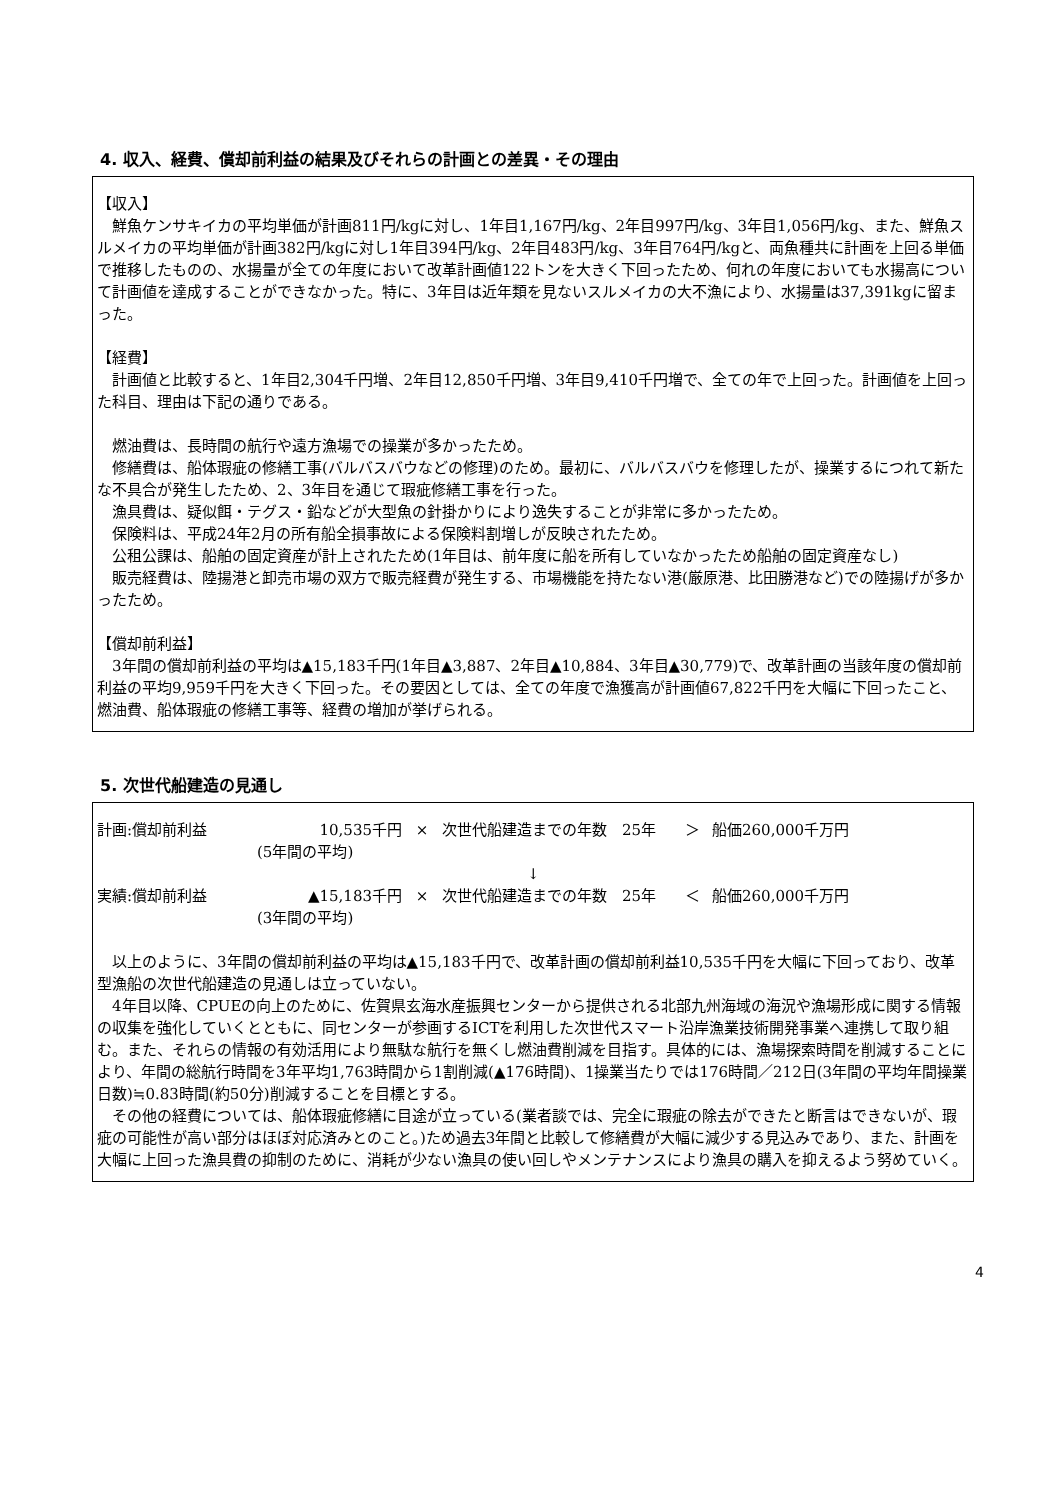4. 収入、経費、償却前利益の結果及びそれらの計画との差異・その理由
【収入】
　鮮魚ケンサキイカの平均単価が計画811円/kgに対し、1年目1,167円/kg、2年目997円/kg、3年目1,056円/kg、また、鮮魚スルメイカの平均単価が計画382円/kgに対し1年目394円/kg、2年目483円/kg、3年目764円/kgと、両魚種共に計画を上回る単価で推移したものの、水揚量が全ての年度において改革計画値122トンを大きく下回ったため、何れの年度においても水揚高について計画値を達成することができなかった。特に、3年目は近年類を見ないスルメイカの大不漁により、水揚量は37,391kgに留まった。
【経費】
　計画値と比較すると、1年目2,304千円増、2年目12,850千円増、3年目9,410千円増で、全ての年で上回った。計画値を上回った科目、理由は下記の通りである。
　燃油費は、長時間の航行や遠方漁場での操業が多かったため。
　修繕費は、船体瑕疵の修繕工事(バルバスバウなどの修理)のため。最初に、バルバスバウを修理したが、操業するにつれて新たな不具合が発生したため、2、3年目を通じて瑕疵修繕工事を行った。
　漁具費は、疑似餌・テグス・鉛などが大型魚の針掛かりにより逸失することが非常に多かったため。
　保険料は、平成24年2月の所有船全損事故による保険料割増しが反映されたため。
　公租公課は、船舶の固定資産が計上されたため(1年目は、前年度に船を所有していなかったため船舶の固定資産なし)
　販売経費は、陸揚港と卸売市場の双方で販売経費が発生する、市場機能を持たない港(厳原港、比田勝港など)での陸揚げが多かったため。
【償却前利益】
　3年間の償却前利益の平均は▲15,183千円(1年目▲3,887、2年目▲10,884、3年目▲30,779)で、改革計画の当該年度の償却前利益の平均9,959千円を大きく下回った。その要因としては、全ての年度で漁獲高が計画値67,822千円を大幅に下回ったこと、燃油費、船体瑕疵の修繕工事等、経費の増加が挙げられる。
5. 次世代船建造の見通し
計画:償却前利益 10,535千円 × 次世代船建造までの年数　25年 ＞ 船価260,000千万円
(5年間の平均)
↓
実績:償却前利益 ▲15,183千円 × 次世代船建造までの年数　25年 ＜ 船価260,000千万円
(3年間の平均)
　以上のように、3年間の償却前利益の平均は▲15,183千円で、改革計画の償却前利益10,535千円を大幅に下回っており、改革型漁船の次世代船建造の見通しは立っていない。
　4年目以降、CPUEの向上のために、佐賀県玄海水産振興センターから提供される北部九州海域の海況や漁場形成に関する情報の収集を強化していくとともに、同センターが参画するICTを利用した次世代スマート沿岸漁業技術開発事業へ連携して取り組む。また、それらの情報の有効活用により無駄な航行を無くし燃油費削減を目指す。具体的には、漁場探索時間を削減することにより、年間の総航行時間を3年平均1,763時間から1割削減(▲176時間)、1操業当たりでは176時間／212日(3年間の平均年間操業日数)≒0.83時間(約50分)削減することを目標とする。
　その他の経費については、船体瑕疵修繕に目途が立っている(業者談では、完全に瑕疵の除去ができたと断言はできないが、瑕疵の可能性が高い部分はほぼ対応済みとのこと。)ため過去3年間と比較して修繕費が大幅に減少する見込みであり、また、計画を大幅に上回った漁具費の抑制のために、消耗が少ない漁具の使い回しやメンテナンスにより漁具の購入を抑えるよう努めていく。
4